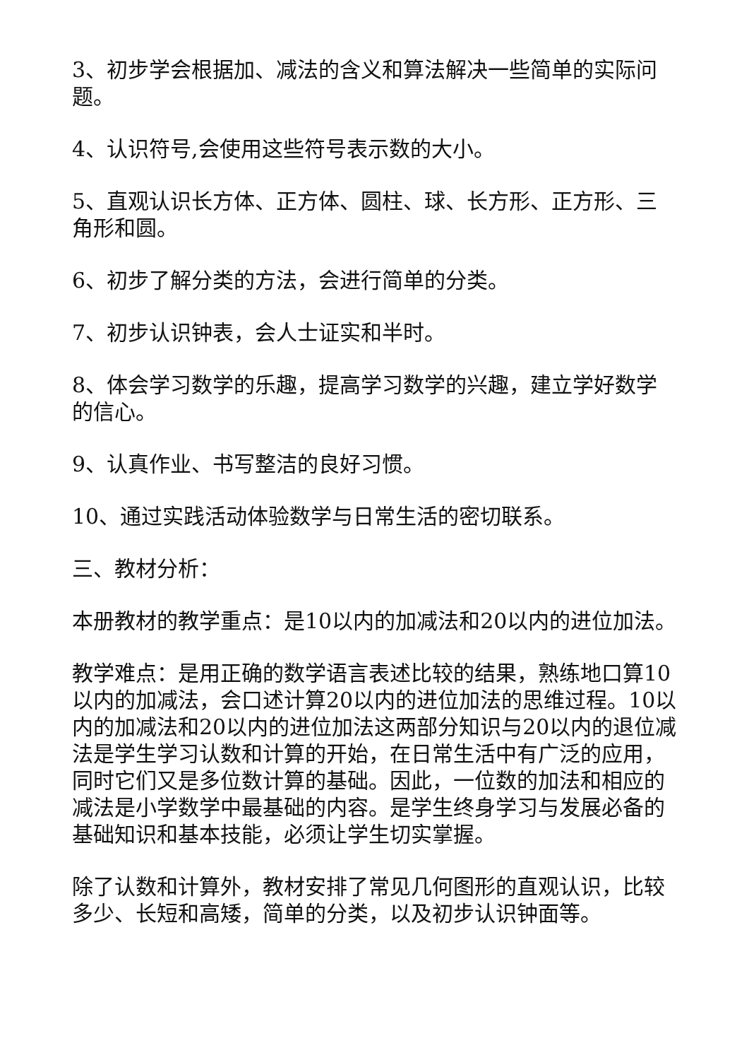3、初步学会根据加、减法的含义和算法解决一些简单的实际问题。
4、认识符号,会使用这些符号表示数的大小。
5、直观认识长方体、正方体、圆柱、球、长方形、正方形、三角形和圆。
6、初步了解分类的方法，会进行简单的分类。
7、初步认识钟表，会人士证实和半时。
8、体会学习数学的乐趣，提高学习数学的兴趣，建立学好数学的信心。
9、认真作业、书写整洁的良好习惯。
10、通过实践活动体验数学与日常生活的密切联系。
三、教材分析：
本册教材的教学重点：是10以内的加减法和20以内的进位加法。
教学难点：是用正确的数学语言表述比较的结果，熟练地口算10以内的加减法，会口述计算20以内的进位加法的思维过程。10以内的加减法和20以内的进位加法这两部分知识与20以内的退位减法是学生学习认数和计算的开始，在日常生活中有广泛的应用，同时它们又是多位数计算的基础。因此，一位数的加法和相应的减法是小学数学中最基础的内容。是学生终身学习与发展必备的基础知识和基本技能，必须让学生切实掌握。
除了认数和计算外，教材安排了常见几何图形的直观认识，比较多少、长短和高矮，简单的分类，以及初步认识钟面等。